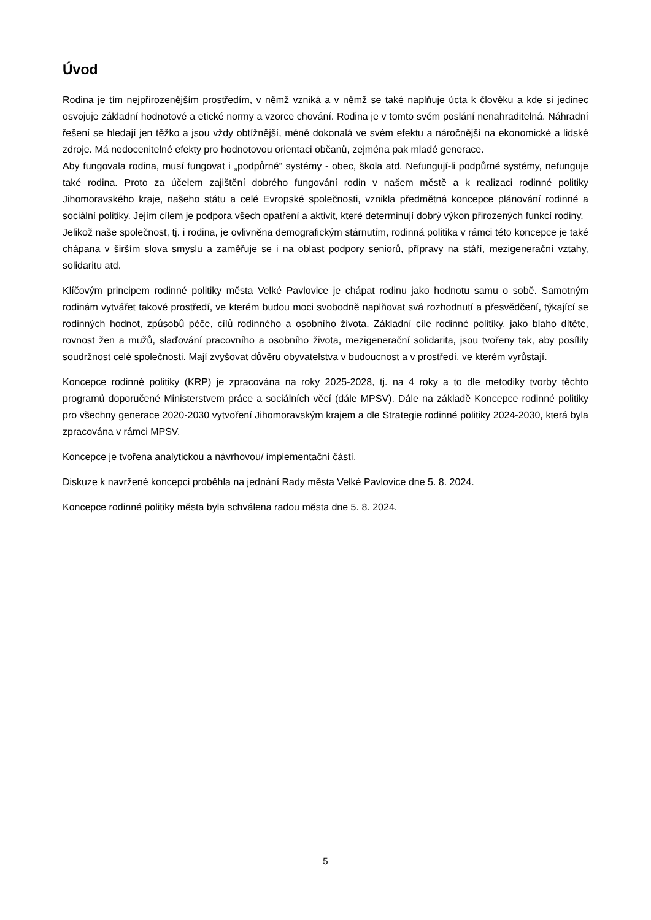Úvod
Rodina je tím nejpřirozenějším prostředím, v němž vzniká a v němž se také naplňuje úcta k člověku a kde si jedinec osvojuje základní hodnotové a etické normy a vzorce chování. Rodina je v tomto svém poslání nenahraditelná. Náhradní řešení se hledají jen těžko a jsou vždy obtížnější, méně dokonalá ve svém efektu a náročnější na ekonomické a lidské zdroje. Má nedocenitelné efekty pro hodnotovou orientaci občanů, zejména pak mladé generace.
Aby fungovala rodina, musí fungovat i „podpůrné” systémy - obec, škola atd. Nefungují-li podpůrné systémy, nefunguje také rodina. Proto za účelem zajištění dobrého fungování rodin v našem městě a k realizaci rodinné politiky Jihomoravského kraje, našeho státu a celé Evropské společnosti, vznikla předmětná koncepce plánování rodinné a sociální politiky. Jejím cílem je podpora všech opatření a aktivit, které determinují dobrý výkon přirozených funkcí rodiny.
Jelikož naše společnost, tj. i rodina, je ovlivněna demografickým stárnutím, rodinná politika v rámci této koncepce je také chápana v širším slova smyslu a zaměřuje se i na oblast podpory seniorů, přípravy na stáří, mezigenerační vztahy, solidaritu atd.
Klíčovým principem rodinné politiky města Velké Pavlovice je chápat rodinu jako hodnotu samu o sobě. Samotným rodinám vytvářet takové prostředí, ve kterém budou moci svobodně naplňovat svá rozhodnutí a přesvědčení, týkající se rodinných hodnot, způsobů péče, cílů rodinného a osobního života. Základní cíle rodinné politiky, jako blaho dítěte, rovnost žen a mužů, slaďování pracovního a osobního života, mezigenerační solidarita, jsou tvořeny tak, aby posílily soudržnost celé společnosti. Mají zvyšovat důvěru obyvatelstva v budoucnost a v prostředí, ve kterém vyrůstají.
Koncepce rodinné politiky (KRP) je zpracována na roky 2025-2028, tj. na 4 roky a to dle metodiky tvorby těchto programů doporučené Ministerstvem práce a sociálních věcí (dále MPSV). Dále na základě Koncepce rodinné politiky pro všechny generace 2020-2030 vytvoření Jihomoravským krajem a dle Strategie rodinné politiky 2024-2030, která byla zpracována v rámci MPSV.
Koncepce je tvořena analytickou a návrhovou/ implementační částí.
Diskuze k navržené koncepci proběhla na jednání Rady města Velké Pavlovice dne 5. 8. 2024.
Koncepce rodinné politiky města byla schválena radou města dne 5. 8. 2024.
5